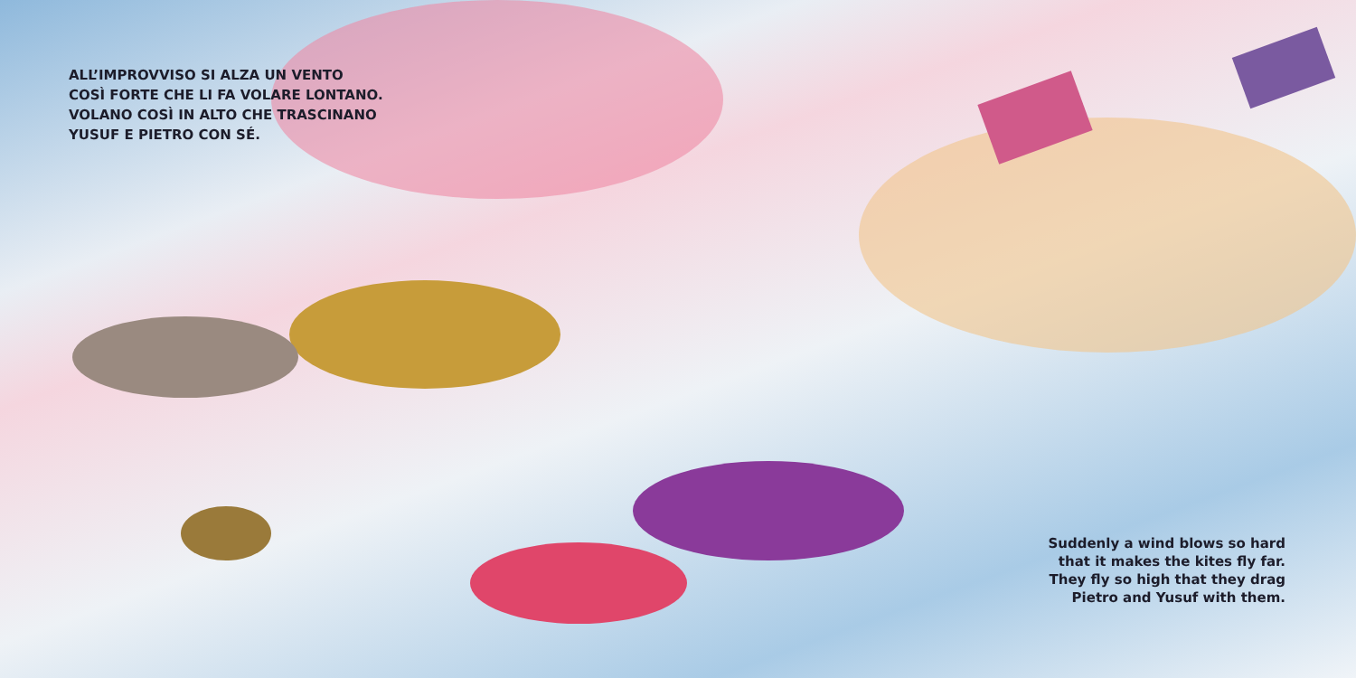ALL’IMPROVVISO SI ALZA UN VENTO
COSÌ FORTE CHE LI FA VOLARE LONTANO.
VOLANO COSÌ IN ALTO CHE TRASCINANO
YUSUF E PIETRO CON SÉ.
Suddenly a wind blows so hard that it makes the kites fly far. They fly so high that they drag Pietro and Yusuf with them.